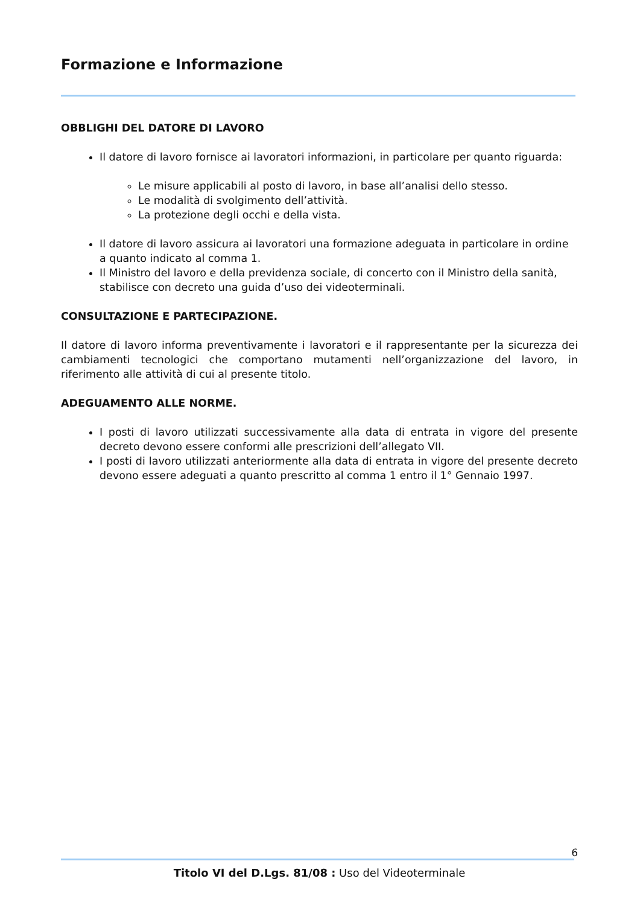Formazione e Informazione
OBBLIGHI DEL DATORE DI LAVORO
Il datore di lavoro fornisce ai lavoratori informazioni, in particolare per quanto riguarda:
Le misure applicabili al posto di lavoro, in base all’analisi dello stesso.
Le modalità di svolgimento dell’attività.
La protezione degli occhi e della vista.
Il datore di lavoro assicura ai lavoratori una formazione adeguata in particolare in ordine a quanto indicato al comma 1.
Il Ministro del lavoro e della previdenza sociale, di concerto con il Ministro della sanità, stabilisce con decreto una guida d’uso dei videoterminali.
CONSULTAZIONE E PARTECIPAZIONE.
Il datore di lavoro informa preventivamente i lavoratori e il rappresentante per la sicurezza dei cambiamenti tecnologici che comportano mutamenti nell’organizzazione del lavoro, in riferimento alle attività di cui al presente titolo.
ADEGUAMENTO ALLE NORME.
I posti di lavoro utilizzati successivamente alla data di entrata in vigore del presente decreto devono essere conformi alle prescrizioni dell’allegato VII.
I posti di lavoro utilizzati anteriormente alla data di entrata in vigore del presente decreto devono essere adeguati a quanto prescritto al comma 1 entro il 1° Gennaio 1997.
6
Titolo VI del D.Lgs. 81/08 : Uso del Videoterminale